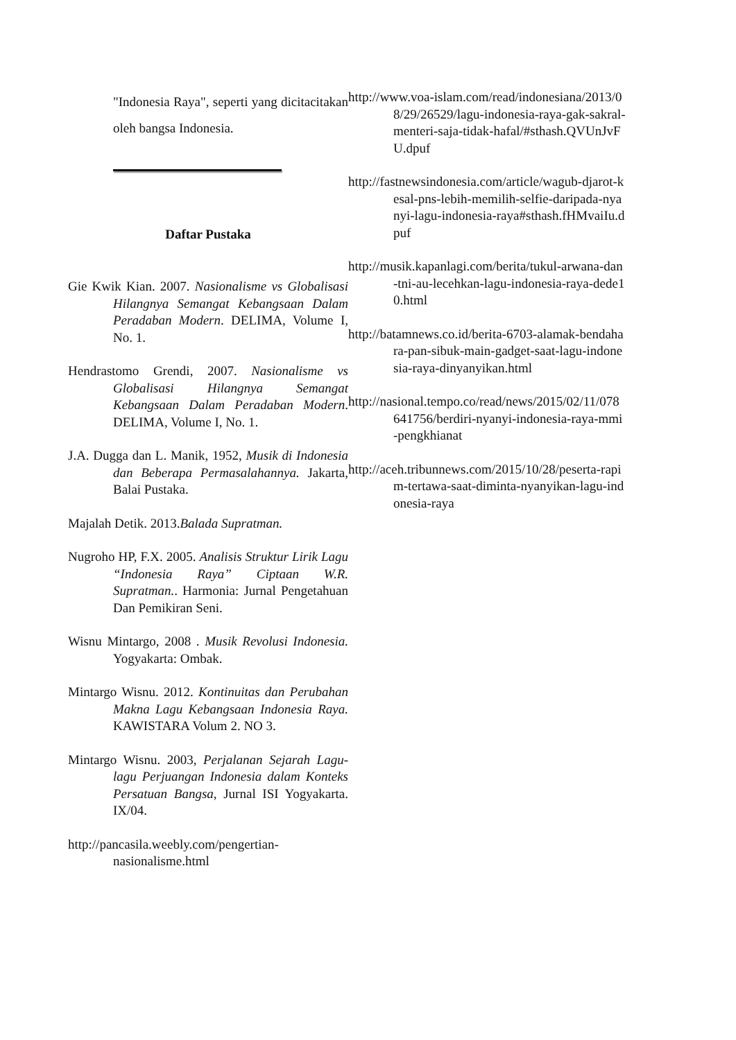"Indonesia Raya", seperti yang dicitacitakan oleh bangsa Indonesia.
Daftar Pustaka
Gie Kwik Kian. 2007. Nasionalisme vs Globalisasi Hilangnya Semangat Kebangsaan Dalam Peradaban Modern. DELIMA, Volume I, No. 1.
Hendrastomo Grendi, 2007. Nasionalisme vs Globalisasi Hilangnya Semangat Kebangsaan Dalam Peradaban Modern. DELIMA, Volume I, No. 1.
J.A. Dugga dan L. Manik, 1952, Musik di Indonesia dan Beberapa Permasalahannya. Jakarta, Balai Pustaka.
Majalah Detik. 2013.Balada Supratman.
Nugroho HP, F.X. 2005. Analisis Struktur Lirik Lagu “Indonesia Raya” Ciptaan W.R. Supratman.. Harmonia: Jurnal Pengetahuan Dan Pemikiran Seni.
Wisnu Mintargo, 2008 . Musik Revolusi Indonesia. Yogyakarta: Ombak.
Mintargo Wisnu. 2012. Kontinuitas dan Perubahan Makna Lagu Kebangsaan Indonesia Raya. KAWISTARA Volum 2. NO 3.
Mintargo Wisnu. 2003, Perjalanan Sejarah Lagu-lagu Perjuangan Indonesia dalam Konteks Persatuan Bangsa, Jurnal ISI Yogyakarta. IX/04.
http://pancasila.weebly.com/pengertian-nasionalisme.html
http://www.voa-islam.com/read/indonesiana/2013/08/29/26529/lagu-indonesia-raya-gak-sakral-menteri-saja-tidak-hafal/#sthash.QVUnJvFU.dpuf
http://fastnewsindonesia.com/article/wagub-djarot-kesal-pns-lebih-memilih-selfie-daripada-nyanyi-lagu-indonesia-raya#sthash.fHMvaiIu.dpuf
http://musik.kapanlagi.com/berita/tukul-arwana-dan-tni-au-lecehkan-lagu-indonesia-raya-dede10.html
http://batamnews.co.id/berita-6703-alamak-bendahara-pan-sibuk-main-gadget-saat-lagu-indonesia-raya-dinyanyikan.html
http://nasional.tempo.co/read/news/2015/02/11/078641756/berdiri-nyanyi-indonesia-raya-mmi-pengkhianat
http://aceh.tribunnews.com/2015/10/28/peserta-rapim-tertawa-saat-diminta-nyanyikan-lagu-indonesia-raya